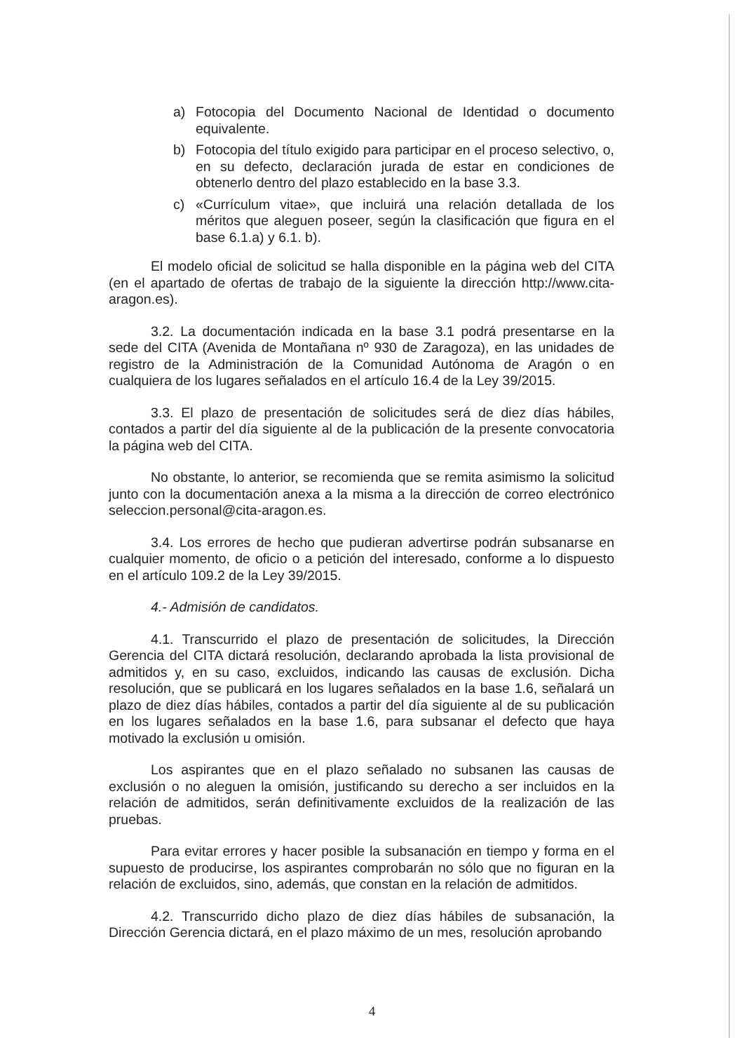a) Fotocopia del Documento Nacional de Identidad o documento equivalente.
b) Fotocopia del título exigido para participar en el proceso selectivo, o, en su defecto, declaración jurada de estar en condiciones de obtenerlo dentro del plazo establecido en la base 3.3.
c) «Currículum vitae», que incluirá una relación detallada de los méritos que aleguen poseer, según la clasificación que figura en el base 6.1.a) y 6.1. b).
El modelo oficial de solicitud se halla disponible en la página web del CITA (en el apartado de ofertas de trabajo de la siguiente la dirección http://www.cita-aragon.es).
3.2. La documentación indicada en la base 3.1 podrá presentarse en la sede del CITA (Avenida de Montañana nº 930 de Zaragoza), en las unidades de registro de la Administración de la Comunidad Autónoma de Aragón o en cualquiera de los lugares señalados en el artículo 16.4 de la Ley 39/2015.
3.3. El plazo de presentación de solicitudes será de diez días hábiles, contados a partir del día siguiente al de la publicación de la presente convocatoria la página web del CITA.
No obstante, lo anterior, se recomienda que se remita asimismo la solicitud junto con la documentación anexa a la misma a la dirección de correo electrónico seleccion.personal@cita-aragon.es.
3.4. Los errores de hecho que pudieran advertirse podrán subsanarse en cualquier momento, de oficio o a petición del interesado, conforme a lo dispuesto en el artículo 109.2 de la Ley 39/2015.
4.- Admisión de candidatos.
4.1. Transcurrido el plazo de presentación de solicitudes, la Dirección Gerencia del CITA dictará resolución, declarando aprobada la lista provisional de admitidos y, en su caso, excluidos, indicando las causas de exclusión. Dicha resolución, que se publicará en los lugares señalados en la base 1.6, señalará un plazo de diez días hábiles, contados a partir del día siguiente al de su publicación en los lugares señalados en la base 1.6, para subsanar el defecto que haya motivado la exclusión u omisión.
Los aspirantes que en el plazo señalado no subsanen las causas de exclusión o no aleguen la omisión, justificando su derecho a ser incluidos en la relación de admitidos, serán definitivamente excluidos de la realización de las pruebas.
Para evitar errores y hacer posible la subsanación en tiempo y forma en el supuesto de producirse, los aspirantes comprobarán no sólo que no figuran en la relación de excluidos, sino, además, que constan en la relación de admitidos.
4.2. Transcurrido dicho plazo de diez días hábiles de subsanación, la Dirección Gerencia dictará, en el plazo máximo de un mes, resolución aprobando
4